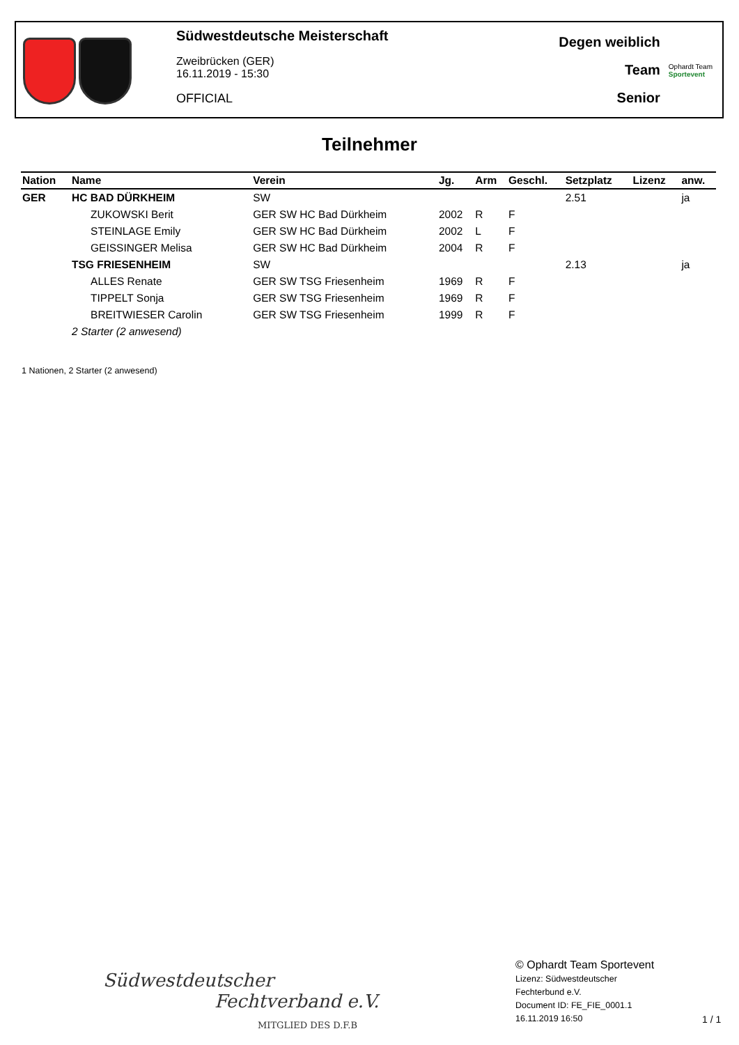Südwestdeutsche Meisterschaft
Zweibrücken (GER)
16.11.2019 - 15:30
OFFICIAL
Degen weiblich
Team
Senior
Ophardt Team
Sportevent
Teilnehmer
| Nation | Name | Verein | Jg. | Arm | Geschl. | Setzplatz | Lizenz | anw. |
| --- | --- | --- | --- | --- | --- | --- | --- | --- |
| GER | HC BAD DÜRKHEIM | SW | | | | 2.51 | | ja |
| | ZUKOWSKI Berit | GER SW HC Bad Dürkheim | 2002 | R | F | | | |
| | STEINLAGE Emily | GER SW HC Bad Dürkheim | 2002 | L | F | | | |
| | GEISSINGER Melisa | GER SW HC Bad Dürkheim | 2004 | R | F | | | |
| | TSG FRIESENHEIM | SW | | | | 2.13 | | ja |
| | ALLES Renate | GER SW TSG Friesenheim | 1969 | R | F | | | |
| | TIPPELT Sonja | GER SW TSG Friesenheim | 1969 | R | F | | | |
| | BREITWIESER Carolin | GER SW TSG Friesenheim | 1999 | R | F | | | |
| | 2 Starter (2 anwesend) | | | | | | | |
1 Nationen, 2 Starter (2 anwesend)
Südwestdeutscher
Fechtverband e.V.
MITGLIED DES D.F.B
© Ophardt Team Sportevent
Lizenz: Südwestdeutscher
Fechterbund e.V.
Document ID: FE_FIE_0001.1
16.11.2019 16:50
1 / 1